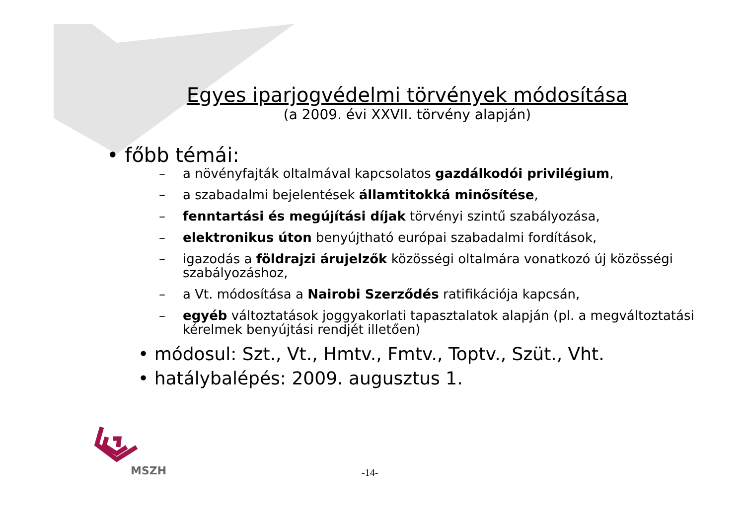Egyes iparjogvédelmi törvények módosítása
(a 2009. évi XXVII. törvény alapján)
• főbb témái:
– a növényfajták oltalmával kapcsolatos gazdálkodói privilégium,
– a szabadalmi bejelentések államtitokká minősítése,
– fenntartási és megújítási díjak törvényi szintű szabályozása,
– elektronikus úton benyújtható európai szabadalmi fordítások,
– igazodás a földrajzi árujelzők közösségi oltalmára vonatkozó új közösségi szabályozáshoz,
– a Vt. módosítása a Nairobi Szerződés ratifikációja kapcsán,
– egyéb változtatások joggyakorlati tapasztalatok alapján (pl. a megváltoztatási kérelmek benyújtási rendjét illetően)
• módosul: Szt., Vt., Hmtv., Fmtv., Toptv., Szüt., Vht.
• hatálybalépés: 2009. augusztus 1.
MSZH -14-